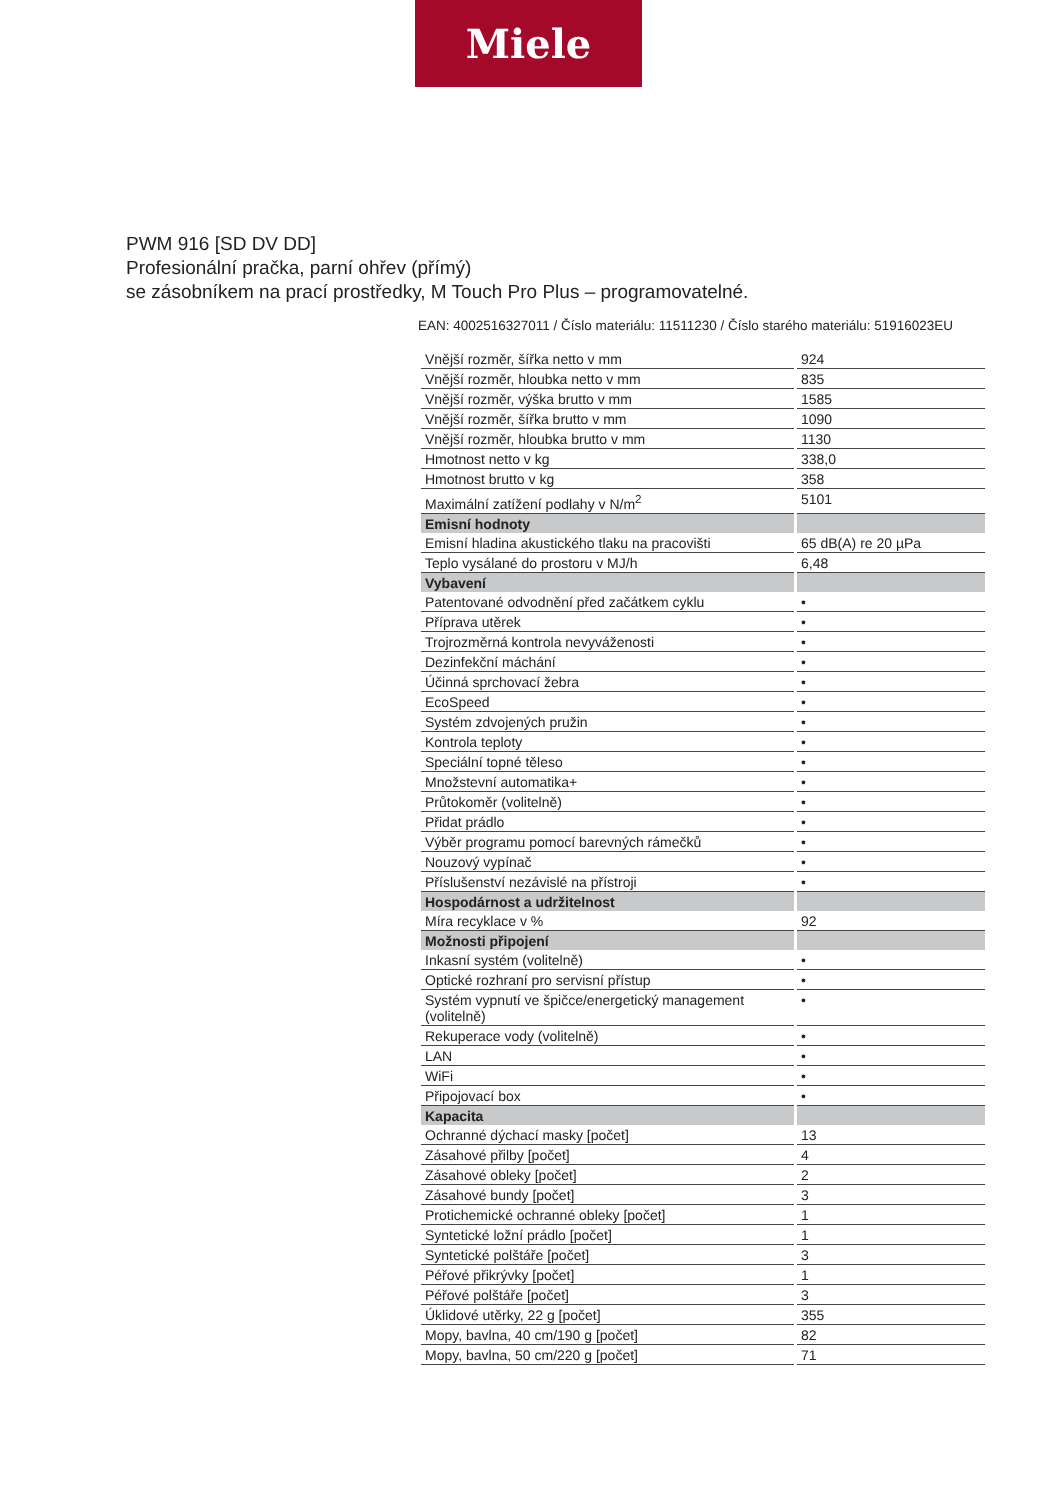Miele
PWM 916 [SD DV DD]
Profesionální pračka, parní ohřev (přímý)
se zásobníkem na prací prostředky, M Touch Pro Plus – programovatelné.
EAN: 4002516327011 / Číslo materiálu: 11511230 / Číslo starého materiálu: 51916023EU
| Vnější rozměr, šířka netto v mm | 924 |
| Vnější rozměr, hloubka netto v mm | 835 |
| Vnější rozměr, výška brutto v mm | 1585 |
| Vnější rozměr, šířka brutto v mm | 1090 |
| Vnější rozměr, hloubka brutto v mm | 1130 |
| Hmotnost netto v kg | 338,0 |
| Hmotnost brutto v kg | 358 |
| Maximální zatížení podlahy v N/m<sup>2</sup> | 5101 |
| Emisní hodnoty | |
| Emisní hladina akustického tlaku na pracovišti | 65 dB(A) re 20 µPa |
| Teplo vysálané do prostoru v MJ/h | 6,48 |
| Vybavení | |
| Patentované odvodnění před začátkem cyklu | • |
| Příprava utěrek | • |
| Trojrozměrná kontrola nevyváženosti | • |
| Dezinfekční máchání | • |
| Účinná sprchovací žebra | • |
| EcoSpeed | • |
| Systém zdvojených pružin | • |
| Kontrola teploty | • |
| Speciální topné těleso | • |
| Množstevní automatika+ | • |
| Průtokoměr (volitelně) | • |
| Přidat prádlo | • |
| Výběr programu pomocí barevných rámečků | • |
| Nouzový vypínač | • |
| Příslušenství nezávislé na přístroji | • |
| Hospodárnost a udržitelnost | |
| Míra recyklace v % | 92 |
| Možnosti připojení | |
| Inkasní systém (volitelně) | • |
| Optické rozhraní pro servisní přístup | • |
| Systém vypnutí ve špičce/energetický management (volitelně) | • |
| Rekuperace vody (volitelně) | • |
| LAN | • |
| WiFi | • |
| Připojovací box | • |
| Kapacita | |
| Ochranné dýchací masky [počet] | 13 |
| Zásahové přilby [počet] | 4 |
| Zásahové obleky [počet] | 2 |
| Zásahové bundy [počet] | 3 |
| Protichemické ochranné obleky [počet] | 1 |
| Syntetické ložní prádlo [počet] | 1 |
| Syntetické polštáře [počet] | 3 |
| Péřové přikrývky [počet] | 1 |
| Péřové polštáře [počet] | 3 |
| Úklidové utěrky, 22 g [počet] | 355 |
| Mopy, bavlna, 40 cm/190 g [počet] | 82 |
| Mopy, bavlna, 50 cm/220 g [počet] | 71 |